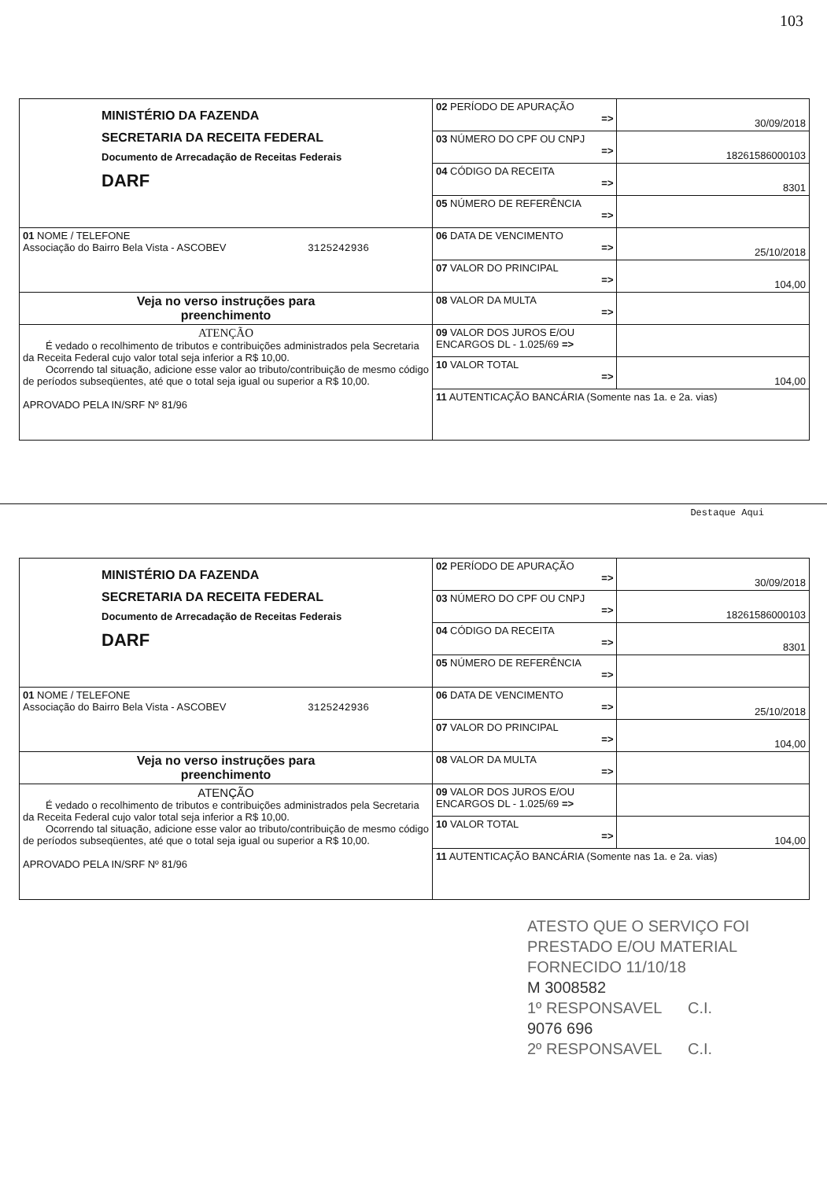103
| MINISTÉRIO DA FAZENDA SECRETARIA DA RECEITA FEDERAL Documento de Arrecadação de Receitas Federais DARF | 02 PERÍODO DE APURAÇÃO => | 30/09/2018 |
| | 03 NÚMERO DO CPF OU CNPJ => | 18261586000103 |
| | 04 CÓDIGO DA RECEITA => | 8301 |
| | 05 NÚMERO DE REFERÊNCIA => | |
| 01 NOME / TELEFONE Associação do Bairro Bela Vista - ASCOBEV 3125242936 | 06 DATA DE VENCIMENTO => | 25/10/2018 |
| | 07 VALOR DO PRINCIPAL => | 104,00 |
| Veja no verso instruções para preenchimento | 08 VALOR DA MULTA => | |
| ATENÇÃO É vedado o recolhimento de tributos e contribuições administrados pela Secretaria da Receita Federal cujo valor total seja inferior a R$ 10,00. Ocorrendo tal situação, adicione esse valor ao tributo/contribuição de mesmo código de períodos subseqüentes, até que o total seja igual ou superior a R$ 10,00. APROVADO PELA IN/SRF Nº 81/96 | 09 VALOR DOS JUROS E/OU ENCARGOS DL - 1.025/69 => | |
| | 10 VALOR TOTAL => | 104,00 |
| | 11 AUTENTICAÇÃO BANCÁRIA (Somente nas 1a. e 2a. vias) | |
Destaque Aqui
| MINISTÉRIO DA FAZENDA SECRETARIA DA RECEITA FEDERAL Documento de Arrecadação de Receitas Federais DARF | 02 PERÍODO DE APURAÇÃO => | 30/09/2018 |
| | 03 NÚMERO DO CPF OU CNPJ => | 18261586000103 |
| | 04 CÓDIGO DA RECEITA => | 8301 |
| | 05 NÚMERO DE REFERÊNCIA => | |
| 01 NOME / TELEFONE Associação do Bairro Bela Vista - ASCOBEV 3125242936 | 06 DATA DE VENCIMENTO => | 25/10/2018 |
| | 07 VALOR DO PRINCIPAL => | 104,00 |
| Veja no verso instruções para preenchimento | 08 VALOR DA MULTA => | |
| ATENÇÃO É vedado o recolhimento de tributos e contribuições administrados pela Secretaria da Receita Federal cujo valor total seja inferior a R$ 10,00. Ocorrendo tal situação, adicione esse valor ao tributo/contribuição de mesmo código de períodos subseqüentes, até que o total seja igual ou superior a R$ 10,00. APROVADO PELA IN/SRF Nº 81/96 | 09 VALOR DOS JUROS E/OU ENCARGOS DL - 1.025/69 => | |
| | 10 VALOR TOTAL => | 104,00 |
| | 11 AUTENTICAÇÃO BANCÁRIA (Somente nas 1a. e 2a. vias) | |
ATESTO QUE O SERVIÇO FOI
PRESTADO E/OU MATERIAL
FORNECIDO 11/10/18
M 3008582
1º RESPONSAVEL C.I.
9076 696
2º RESPONSAVEL C.I.